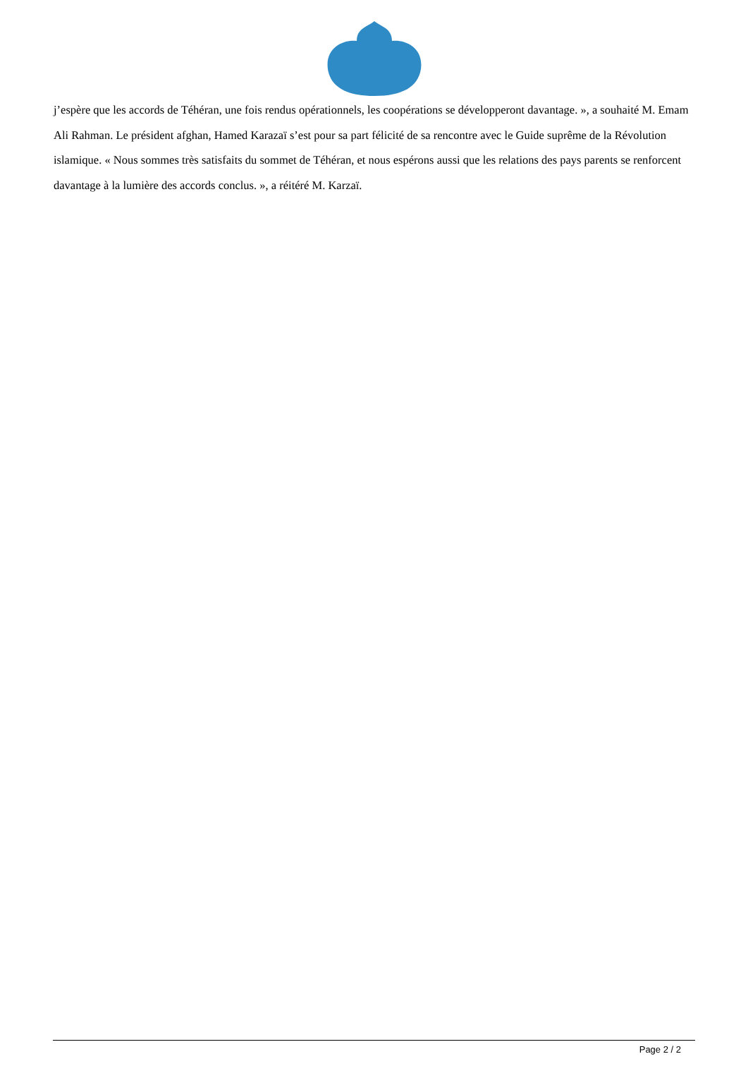j’espère que les accords de Téhéran, une fois rendus opérationnels, les coopérations se développeront davantage. », a souhaité M. Emam Ali Rahman. Le président afghan, Hamed Karazaï s’est pour sa part félicité de sa rencontre avec le Guide suprême de la Révolution islamique. « Nous sommes très satisfaits du sommet de Téhéran, et nous espérons aussi que les relations des pays parents se renforcent davantage à la lumière des accords conclus. », a réitéré M. Karzaï.
Page 2 / 2